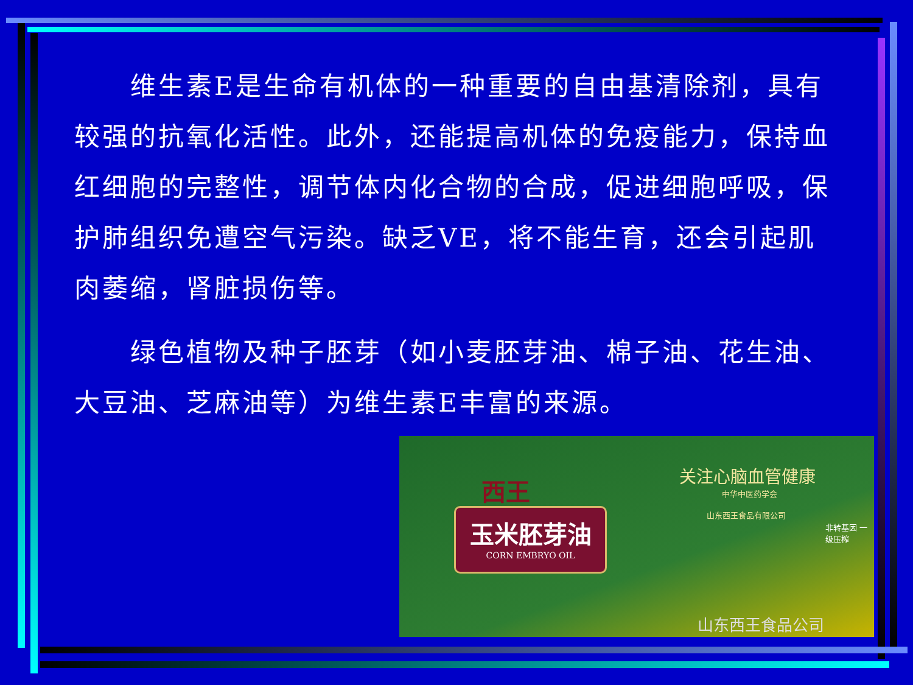维生素E是生命有机体的一种重要的自由基清除剂，具有较强的抗氧化活性。此外，还能提高机体的免疫能力，保持血红细胞的完整性，调节体内化合物的合成，促进细胞呼吸，保护肺组织免遭空气污染。缺乏VE，将不能生育，还会引起肌肉萎缩，肾脏损伤等。
　　绿色植物及种子胚芽（如小麦胚芽油、棉子油、花生油、大豆油、芝麻油等）为维生素E丰富的来源。
玉米胚芽油
CORN EMBRYO OIL
西王 关注心脑血管健康
中华中医药学会
山东西王食品有限公司
非转基因 一级压榨
山东西王食品公司